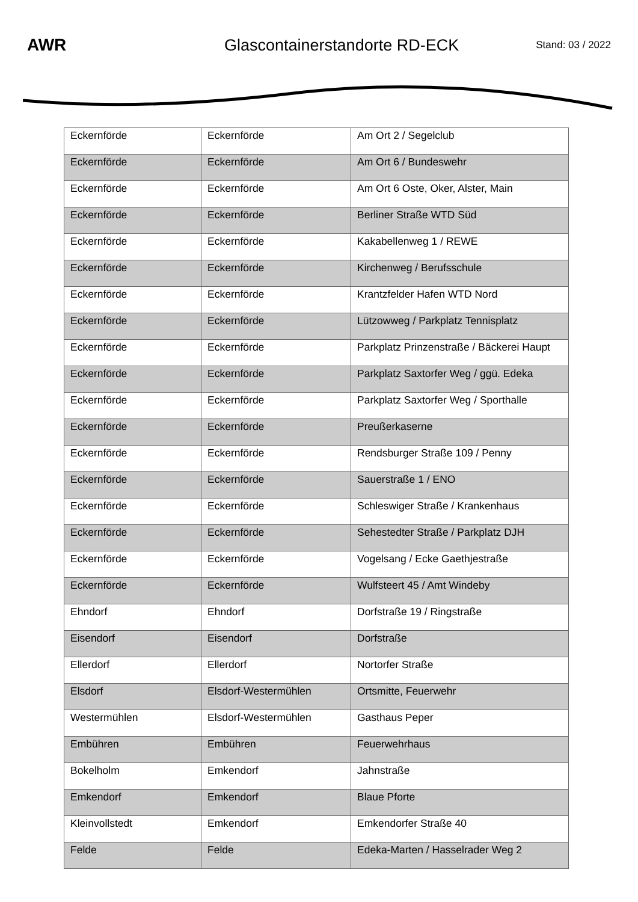AWR Glascontainerstandorte RD-ECK
Stand: 03 / 2022
| Eckernförde | Eckernförde | Am Ort 2 / Segelclub |
| Eckernförde | Eckernförde | Am Ort 6 / Bundeswehr |
| Eckernförde | Eckernförde | Am Ort 6 Oste, Oker, Alster, Main |
| Eckernförde | Eckernförde | Berliner Straße WTD Süd |
| Eckernförde | Eckernförde | Kakabellenweg 1 / REWE |
| Eckernförde | Eckernförde | Kirchenweg / Berufsschule |
| Eckernförde | Eckernförde | Krantzfelder Hafen WTD Nord |
| Eckernförde | Eckernförde | Lützowweg / Parkplatz Tennisplatz |
| Eckernförde | Eckernförde | Parkplatz Prinzenstraße / Bäckerei Haupt |
| Eckernförde | Eckernförde | Parkplatz Saxtorfer Weg / ggü. Edeka |
| Eckernförde | Eckernförde | Parkplatz Saxtorfer Weg / Sporthalle |
| Eckernförde | Eckernförde | Preußerkaserne |
| Eckernförde | Eckernförde | Rendsburger Straße 109 / Penny |
| Eckernförde | Eckernförde | Sauerstraße 1 / ENO |
| Eckernförde | Eckernförde | Schleswiger Straße / Krankenhaus |
| Eckernförde | Eckernförde | Sehestedter Straße / Parkplatz DJH |
| Eckernförde | Eckernförde | Vogelsang / Ecke Gaethjestraße |
| Eckernförde | Eckernförde | Wulfsteert 45 / Amt Windeby |
| Ehndorf | Ehndorf | Dorfstraße 19 / Ringstraße |
| Eisendorf | Eisendorf | Dorfstraße |
| Ellerdorf | Ellerdorf | Nortorfer Straße |
| Elsdorf | Elsdorf-Westermühlen | Ortsmitte, Feuerwehr |
| Westermühlen | Elsdorf-Westermühlen | Gasthaus Peper |
| Embühren | Embühren | Feuerwehrhaus |
| Bokelholm | Emkendorf | Jahnstraße |
| Emkendorf | Emkendorf | Blaue Pforte |
| Kleinvollstedt | Emkendorf | Emkendorfer Straße 40 |
| Felde | Felde | Edeka-Marten / Hasselrader Weg 2 |